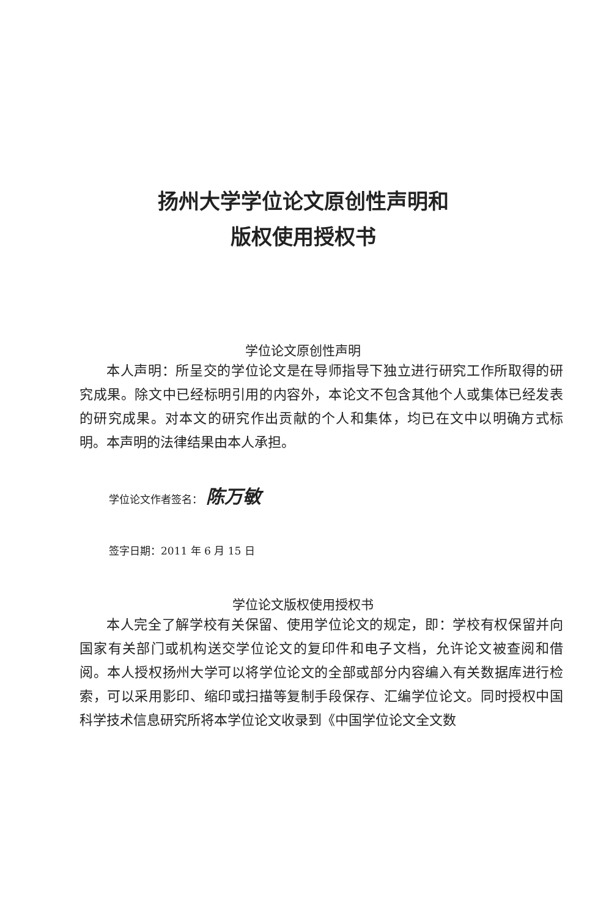扬州大学学位论文原创性声明和
版权使用授权书
学位论文原创性声明
本人声明：所呈交的学位论文是在导师指导下独立进行研究工作所取得的研究成果。除文中已经标明引用的内容外，本论文不包含其他个人或集体已经发表的研究成果。对本文的研究作出贡献的个人和集体，均已在文中以明确方式标明。本声明的法律结果由本人承担。
学位论文作者签名： 陈万敏
签字日期：2011 年 6 月 15 日
学位论文版权使用授权书
本人完全了解学校有关保留、使用学位论文的规定，即：学校有权保留并向国家有关部门或机构送交学位论文的复印件和电子文档，允许论文被查阅和借阅。本人授权扬州大学可以将学位论文的全部或部分内容编入有关数据库进行检索，可以采用影印、缩印或扫描等复制手段保存、汇编学位论文。同时授权中国科学技术信息研究所将本学位论文收录到《中国学位论文全文数